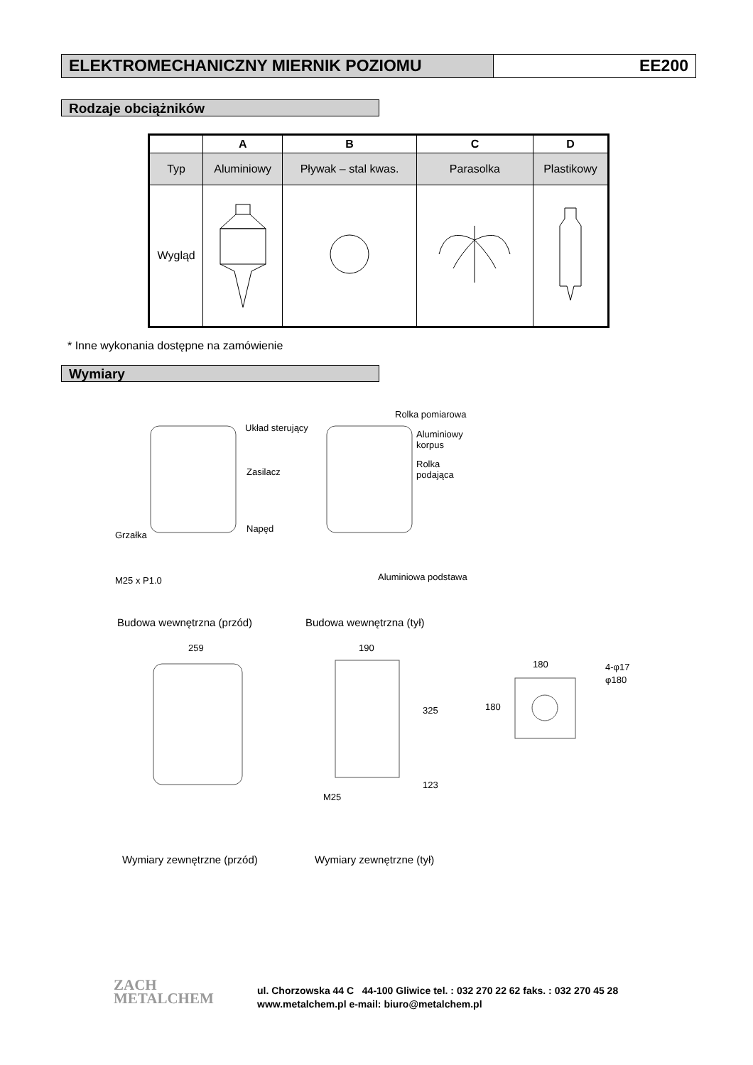ELEKTROMECHANICZNY MIERNIK POZIOMU
EE200
Rodzaje obciążników
| | A | B | C | D |
| --- | --- | --- | --- | --- |
| Typ | Aluminiowy | Pływak – stal kwas. | Parasolka | Plastikowy |
| Wygląd | | | | |
* Inne wykonania dostępne na zamówienie
Wymiary
Układ sterujący
Zasilacz
Napęd
Grzałka
M25 x P1.0
Rolka pomiarowa
Aluminiowy
korpus
Rolka
podająca
Aluminiowa podstawa
Budowa wewnętrzna (przód) Budowa wewnętrzna (tył)
259 190
180 4-φ17
φ180
180
325
123
M25
Wymiary zewnętrzne (przód) Wymiary zewnętrzne (tył)
ZACH
METALCHEM
ul. Chorzowska 44 C 44-100 Gliwice tel. : 032 270 22 62 faks. : 032 270 45 28
www.metalchem.pl e-mail: biuro@metalchem.pl